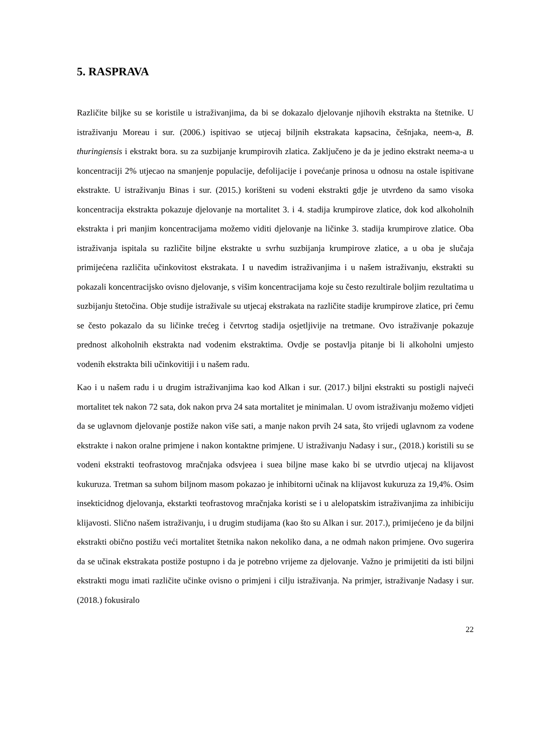5. RASPRAVA
Različite biljke su se koristile u istraživanjima, da bi se dokazalo djelovanje njihovih ekstrakta na štetnike. U istraživanju Moreau i sur. (2006.) ispitivao se utjecaj biljnih ekstrakata kapsacina, češnjaka, neem-a, B. thuringiensis i ekstrakt bora. su za suzbijanje krumpirovih zlatica. Zaključeno je da je jedino ekstrakt neema-a u koncentraciji 2% utjecao na smanjenje populacije, defolijacije i povećanje prinosa u odnosu na ostale ispitivane ekstrakte. U istraživanju Binas i sur. (2015.) korišteni su vodeni ekstrakti gdje je utvrđeno da samo visoka koncentracija ekstrakta pokazuje djelovanje na mortalitet 3. i 4. stadija krumpirove zlatice, dok kod alkoholnih ekstrakta i pri manjim koncentracijama možemo viditi djelovanje na ličinke 3. stadija krumpirove zlatice. Oba istraživanja ispitala su različite biljne ekstrakte u svrhu suzbijanja krumpirove zlatice, a u oba je slučaja primiјećena različita učinkovitost ekstrakata. I u navedim istraživanjima i u našem istraživanju, ekstrakti su pokazali koncentracijsko ovisno djelovanje, s višim koncentracijama koje su često rezultirale boljim rezultatima u suzbijanju štetočina. Obje studije istraživale su utjecaj ekstrakata na različite stadije krumpirove zlatice, pri čemu se često pokazalo da su ličinke trećeg i četvrtog stadija osjetljivije na tretmane. Ovo istraživanje pokazuje prednost alkoholnih ekstrakta nad vodenim ekstraktima. Ovdje se postavlja pitanje bi li alkoholni umjesto vodenih ekstrakta bili učinkovitiji i u našem radu.
Kao i u našem radu i u drugim istraživanjima kao kod Alkan i sur. (2017.) biljni ekstrakti su postigli najveći mortalitet tek nakon 72 sata, dok nakon prva 24 sata mortalitet je minimalan. U ovom istraživanju možemo vidjeti da se uglavnom djelovanje postiže nakon više sati, a manje nakon prvih 24 sata, što vrijedi uglavnom za vodene ekstrakte i nakon oralne primjene i nakon kontaktne primjene. U istraživanju Nadasy i sur., (2018.) koristili su se vodeni ekstrakti teofrastovog mračnjaka odsvjeea i suea biljne mase kako bi se utvrdio utjecaj na klijavost kukuruza. Tretman sa suhom biljnom masom pokazao je inhibitorni učinak na klijavost kukuruza za 19,4%. Osim insekticidnog djelovanja, ekstarkti teofrastovog mračnjaka koristi se i u alelopatskim istraživanjima za inhibiciju klijavosti. Slično našem istraživanju, i u drugim studijama (kao što su Alkan i sur. 2017.), primijećeno je da biljni ekstrakti obično postižu veći mortalitet štetnika nakon nekoliko dana, a ne odmah nakon primjene. Ovo sugerira da se učinak ekstrakata postiže postupno i da je potrebno vrijeme za djelovanje. Važno je primijetiti da isti biljni ekstrakti mogu imati različite učinke ovisno o primjeni i cilju istraživanja. Na primjer, istraživanje Nadasy i sur. (2018.) fokusiralo
22